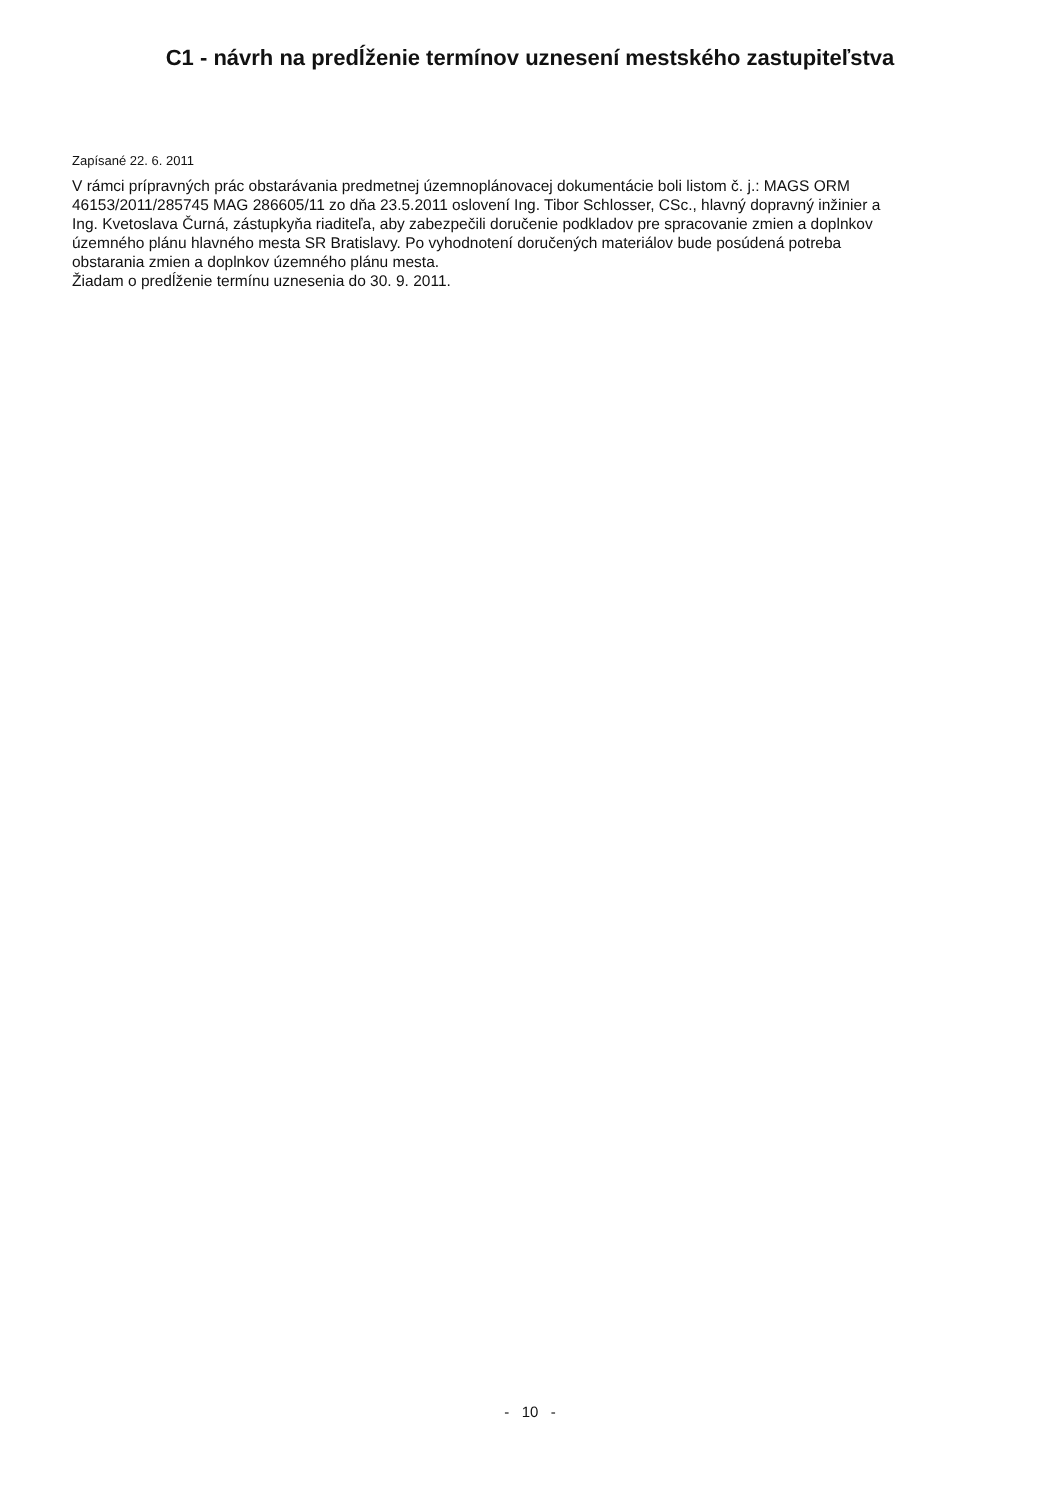C1 - návrh na predĺženie termínov uznesení mestského zastupiteľstva
Zapísané 22. 6. 2011
V rámci prípravných prác obstarávania predmetnej územnoplánovacej dokumentácie boli listom č. j.: MAGS ORM 46153/2011/285745 MAG 286605/11 zo dňa 23.5.2011 oslovení Ing. Tibor Schlosser, CSc., hlavný dopravný inžinier a Ing. Kvetoslava Čurná, zástupkyňa riaditeľa, aby zabezpečili doručenie podkladov pre spracovanie zmien a doplnkov územného plánu hlavného mesta SR Bratislavy. Po vyhodnotení doručených materiálov bude posúdená potreba obstarania zmien a doplnkov územného plánu mesta.
Žiadam o predĺženie termínu uznesenia do 30. 9. 2011.
- 10 -